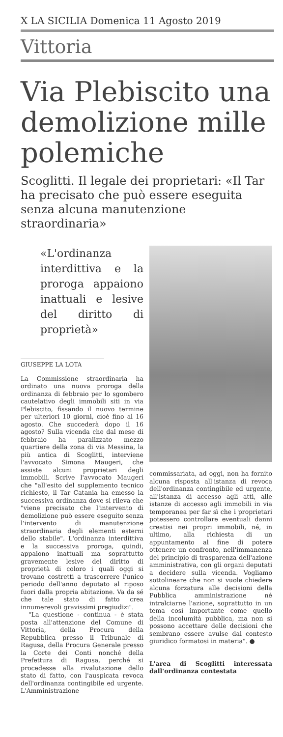X LA SICILIA Domenica 11 Agosto 2019
Vittoria
Via Plebiscito una demolizione mille polemiche
Scoglitti. Il legale dei proprietari: «Il Tar ha precisato che può essere eseguita senza alcuna manutenzione straordinaria»
«L'ordinanza interdittiva e la proroga appaiono inattuali e lesive del diritto di proprietà»
GIUSEPPE LA LOTA
La Commissione straordinaria ha ordinato una nuova proroga della ordinanza di febbraio per lo sgombero cautelativo degli immobili siti in via Plebiscito, fissando il nuovo termine per ulteriori 10 giorni, cioè fino al 16 agosto. Che succederà dopo il 16 agosto? Sulla vicenda che dal mese di febbraio ha paralizzato mezzo quartiere della zona di via Messina, la più antica di Scoglitti, interviene l'avvocato Simona Maugeri, che assiste alcuni proprietari degli immobili. Scrive l'avvocato Maugeri che "all'esito del supplemento tecnico richiesto, il Tar Catania ha emesso la successiva ordinanza dove si rileva che "viene precisato che l'intervento di demolizione può essere eseguito senza l'intervento di manutenzione straordinaria degli elementi esterni dello stabile". L'ordinanza interdittiva e la successiva proroga, quindi, appaiono inattuali ma soprattutto gravemente lesive del diritto di proprietà di coloro i quali oggi si trovano costretti a trascorrere l'unico periodo dell'anno deputato al riposo fuori dalla propria abitazione. Va da sé che tale stato di fatto crea innumerevoli gravissimi pregiudizi".
"La questione - continua - è stata posta all'attenzione del Comune di Vittoria, della Procura della Repubblica presso il Tribunale di Ragusa, della Procura Generale presso la Corte dei Conti nonché della Prefettura di Ragusa, perché si procedesse alla rivalutazione dello stato di fatto, con l'auspicata revoca dell'ordinanza contingibile ed urgente. L'Amministrazione
commissariata, ad oggi, non ha fornito alcuna risposta all'istanza di revoca dell'ordinanza contingibile ed urgente, all'istanza di accesso agli atti, alle istanze di accesso agli immobili in via temporanea per far sì che i proprietari potessero controllare eventuali danni creatisi nei propri immobili, né, in ultimo, alla richiesta di un appuntamento al fine di potere ottenere un confronto, nell'immanenza del principio di trasparenza dell'azione amministrativa, con gli organi deputati a decidere sulla vicenda. Vogliamo sottolineare che non si vuole chiedere alcuna forzatura alle decisioni della Pubblica amministrazione né intralciarne l'azione, soprattutto in un tema così importante come quello della incolumità pubblica, ma non si possono accettare delle decisioni che sembrano essere avulse dal contesto giuridico formatosi in materia". ●
L'area di Scoglitti interessata dall'ordinanza contestata